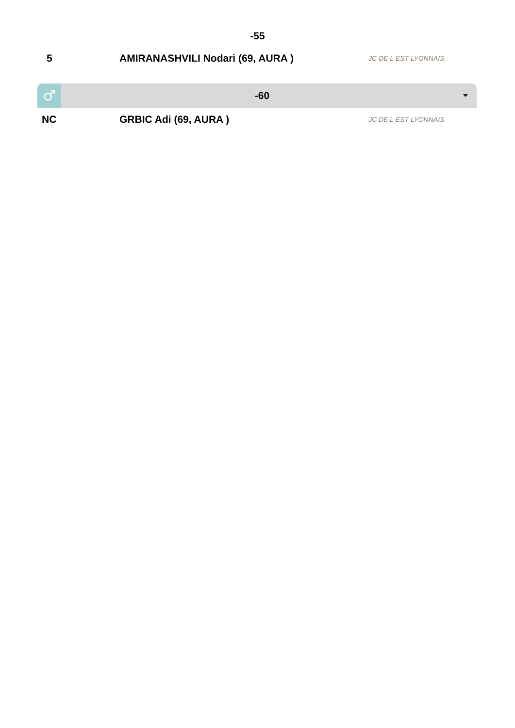-55
| 5 | AMIRANASHVILI Nodari (69, AURA ) | JC DE L EST LYONNAIS |
♂
-60
| NC | GRBIC Adi (69, AURA ) | JC DE L EST LYONNAIS |